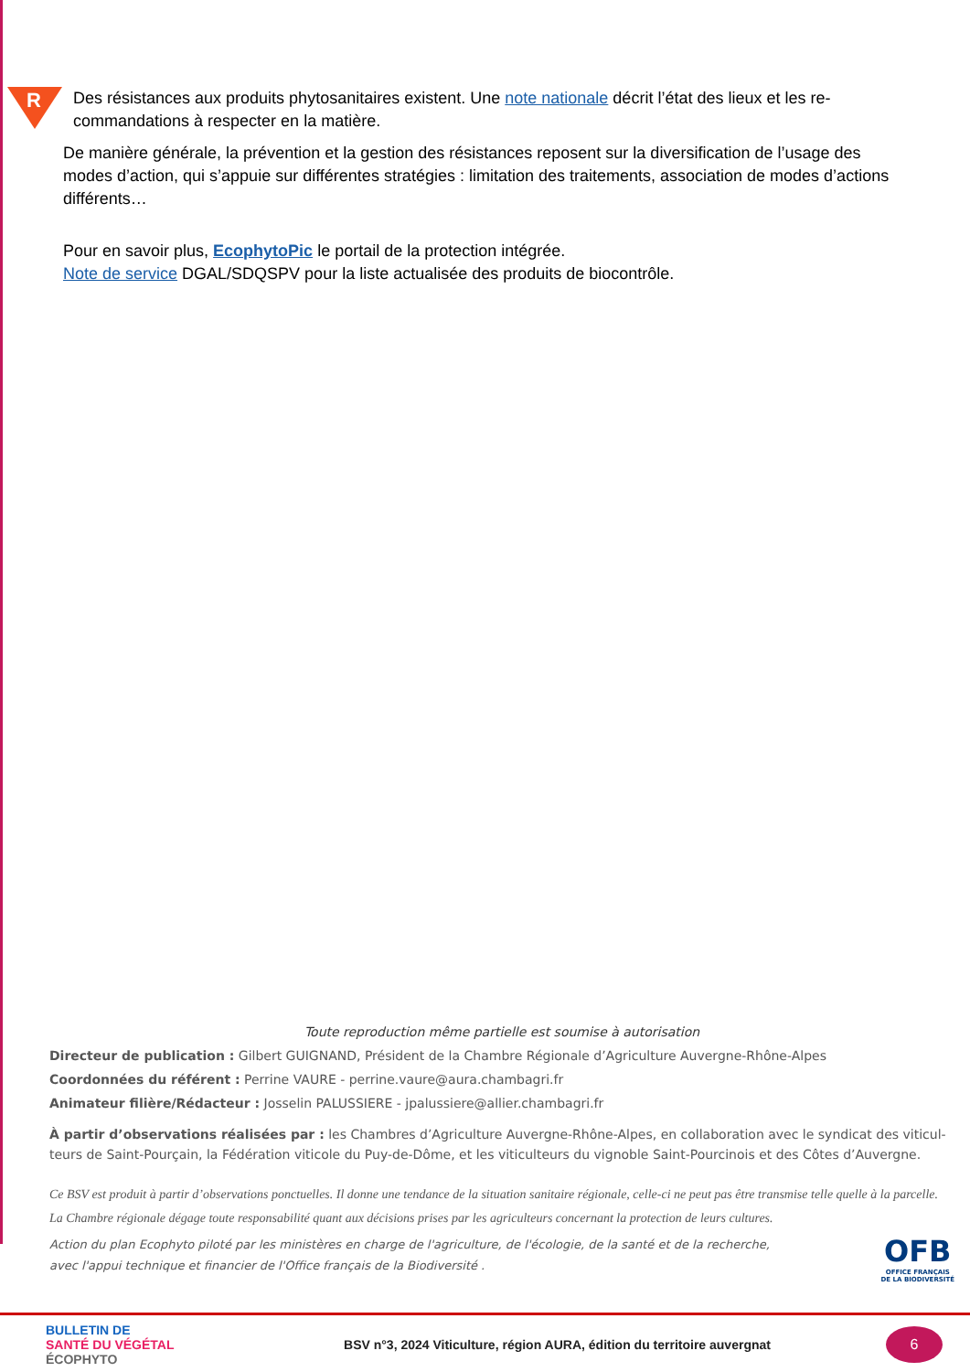R
Des résistances aux produits phytosanitaires existent. Une note nationale décrit l’état des lieux et les re-commandations à respecter en la matière.
De manière générale, la prévention et la gestion des résistances reposent sur la diversification de l’usage des modes d’action, qui s’appuie sur différentes stratégies : limitation des traitements, association de modes d’actions différents…
Pour en savoir plus, EcophytoPic le portail de la protection intégrée.
Note de service DGAL/SDQSPV pour la liste actualisée des produits de biocontrôle.
Toute reproduction même partielle est soumise à autorisation
Directeur de publication : Gilbert GUIGNAND, Président de la Chambre Régionale d’Agriculture Auvergne-Rhône-Alpes
Coordonnées du référent : Perrine VAURE - perrine.vaure@aura.chambagri.fr
Animateur filière/Rédacteur : Josselin PALUSSIERE - jpalussiere@allier.chambagri.fr
À partir d’observations réalisées par : les Chambres d’Agriculture Auvergne-Rhône-Alpes, en collaboration avec le syndicat des viticul-teurs de Saint-Pourçain, la Fédération viticole du Puy-de-Dôme, et les viticulteurs du vignoble Saint-Pourcinois et des Côtes d’Auvergne.
Ce BSV est produit à partir d’observations ponctuelles. Il donne une tendance de la situation sanitaire régionale, celle-ci ne peut pas être transmise telle quelle à la parcelle. La Chambre régionale dégage toute responsabilité quant aux décisions prises par les agriculteurs concernant la protection de leurs cultures.
Action du plan Ecophyto piloté par les ministères en charge de l'agriculture, de l'écologie, de la santé et de la recherche,
avec l'appui technique et financier de l'Office français de la Biodiversité .
OFB
OFFICE FRANÇAIS
DE LA BIODIVERSITÉ
BULLETIN DE
SANTÉ DU VÉGÉTAL
ÉCOPHYTO
BSV n°3, 2024 Viticulture, région AURA, édition du territoire auvergnat
6